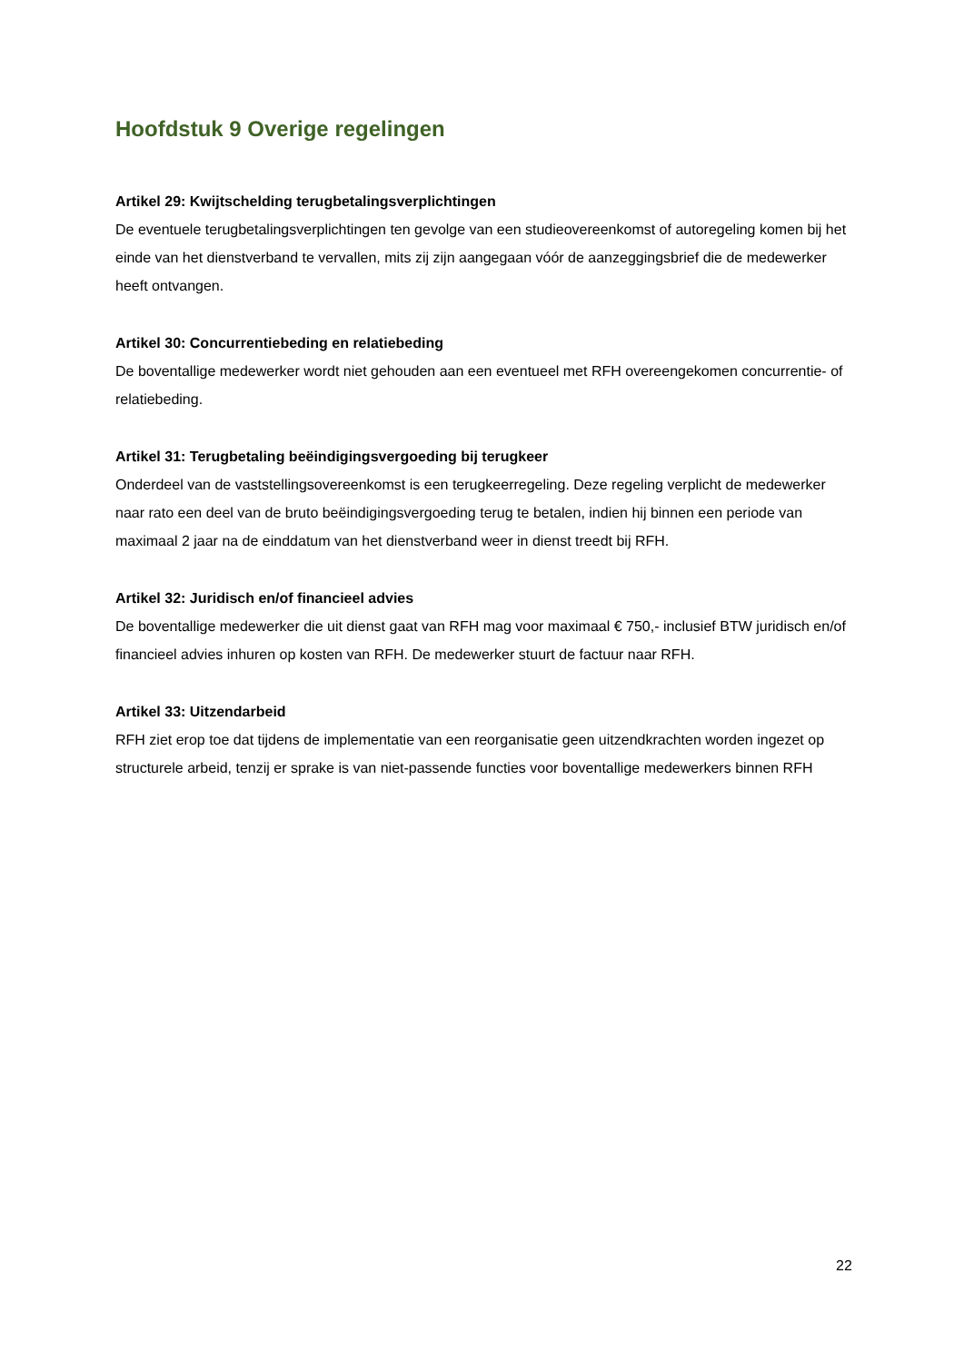Hoofdstuk 9 Overige regelingen
Artikel 29: Kwijtschelding terugbetalingsverplichtingen
De eventuele terugbetalingsverplichtingen ten gevolge van een studieovereenkomst of autoregeling komen bij het einde van het dienstverband te vervallen, mits zij zijn aangegaan vóór de aanzeggingsbrief die de medewerker heeft ontvangen.
Artikel 30: Concurrentiebeding en relatiebeding
De boventallige medewerker wordt niet gehouden aan een eventueel met RFH overeengekomen concurrentie- of relatiebeding.
Artikel 31: Terugbetaling beëindigingsvergoeding bij terugkeer
Onderdeel van de vaststellingsovereenkomst is een terugkeerregeling. Deze regeling verplicht de medewerker naar rato een deel van de bruto beëindigingsvergoeding terug te betalen, indien hij binnen een periode van maximaal 2 jaar na de einddatum van het dienstverband weer in dienst treedt bij RFH.
Artikel 32: Juridisch en/of financieel advies
De boventallige medewerker die uit dienst gaat van RFH mag voor maximaal € 750,- inclusief BTW juridisch en/of financieel advies inhuren op kosten van RFH. De medewerker stuurt de factuur naar RFH.
Artikel 33: Uitzendarbeid
RFH ziet erop toe dat tijdens de implementatie van een reorganisatie geen uitzendkrachten worden ingezet op structurele arbeid, tenzij er sprake is van niet-passende functies voor boventallige medewerkers binnen RFH
22